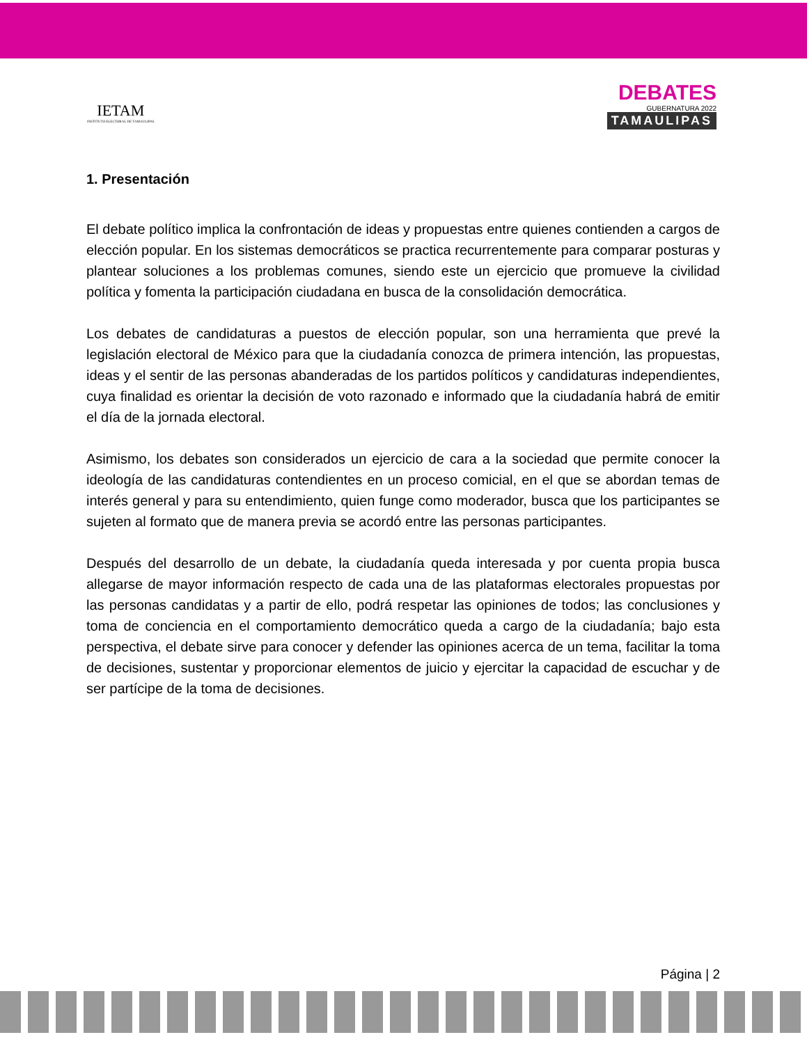IETAM
INSTITUTO ELECTORAL DE TAMAULIPAS
DEBATES
GUBERNATURA 2022
TAMAULIPAS
1. Presentación
El debate político implica la confrontación de ideas y propuestas entre quienes contienden a cargos de elección popular. En los sistemas democráticos se practica recurrentemente para comparar posturas y plantear soluciones a los problemas comunes, siendo este un ejercicio que promueve la civilidad política y fomenta la participación ciudadana en busca de la consolidación democrática.
Los debates de candidaturas a puestos de elección popular, son una herramienta que prevé la legislación electoral de México para que la ciudadanía conozca de primera intención, las propuestas, ideas y el sentir de las personas abanderadas de los partidos políticos y candidaturas independientes, cuya finalidad es orientar la decisión de voto razonado e informado que la ciudadanía habrá de emitir el día de la jornada electoral.
Asimismo, los debates son considerados un ejercicio de cara a la sociedad que permite conocer la ideología de las candidaturas contendientes en un proceso comicial, en el que se abordan temas de interés general y para su entendimiento, quien funge como moderador, busca que los participantes se sujeten al formato que de manera previa se acordó entre las personas participantes.
Después del desarrollo de un debate, la ciudadanía queda interesada y por cuenta propia busca allegarse de mayor información respecto de cada una de las plataformas electorales propuestas por las personas candidatas y a partir de ello, podrá respetar las opiniones de todos; las conclusiones y toma de conciencia en el comportamiento democrático queda a cargo de la ciudadanía; bajo esta perspectiva, el debate sirve para conocer y defender las opiniones acerca de un tema, facilitar la toma de decisiones, sustentar y proporcionar elementos de juicio y ejercitar la capacidad de escuchar y de ser partícipe de la toma de decisiones.
Página | 2